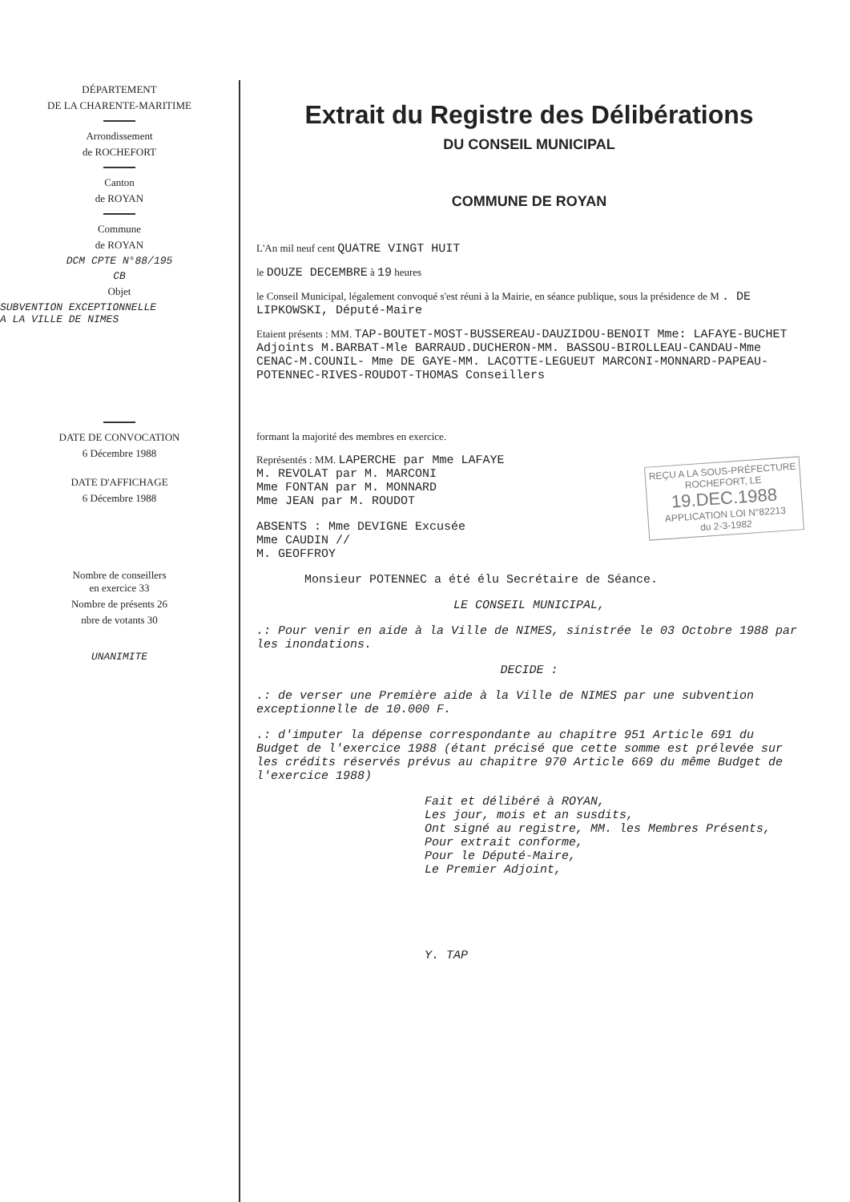DÉPARTEMENT
DE LA CHARENTE-MARITIME
Arrondissement
de ROCHEFORT
Canton
de ROYAN
Commune
de ROYAN
DCM CPTE N°88/195
CB
Objet
SUBVENTION EXCEPTIONNELLE
A LA VILLE DE NIMES
DATE DE CONVOCATION
6 Décembre 1988
DATE D'AFFICHAGE
6 Décembre 1988
Nombre de conseillers
en exercice 33
Nombre de présents 26
nbre de votants 30
UNANIMITE
Extrait du Registre des Délibérations
DU CONSEIL MUNICIPAL
COMMUNE DE ROYAN
L'An mil neuf cent QUATRE VINGT HUIT
le DOUZE DECEMBRE à 19 heures
le Conseil Municipal, légalement convoqué s'est réuni à la Mairie, en séance publique, sous la présidence de M . DE LIPKOWSKI, Député-Maire
Etaient présents : MM. TAP-BOUTET-MOST-BUSSEREAU-DAUZIDOU-BENOIT Mme: LAFAYE-BUCHET Adjoints M.BARBAT-Mle BARRAUD.DUCHERON-MM. BASSOU-BIROLLEAU-CANDAU-Mme CENAC-M.COUNIL- Mme DE GAYE-MM. LACOTTE-LEGUEUT MARCONI-MONNARD-PAPEAU-POTENNEC-RIVES-ROUDOT-THOMAS Conseillers
formant la majorité des membres en exercice.
REÇU A LA SOUS-PRÉFECTURE
ROCHEFORT, LE
19.DEC.1988
APPLICATION LOI N°82213
du 2-3-1982
Représentés : MM. LAPERCHE par Mme LAFAYE
M. REVOLAT par M. MARCONI
Mme FONTAN par M. MONNARD
Mme JEAN par M. ROUDOT
ABSENTS : Mme DEVIGNE Excusée
Mme CAUDIN //
M. GEOFFROY
Monsieur POTENNEC a été élu Secrétaire de Séance.
LE CONSEIL MUNICIPAL,
.: Pour venir en aide à la Ville de NIMES, sinistrée le 03 Octobre 1988 par les inondations.
DECIDE :
.: de verser une Première aide à la Ville de NIMES par une subvention exceptionnelle de 10.000 F.
.: d'imputer la dépense correspondante au chapitre 951 Article 691 du Budget de l'exercice 1988 (étant précisé que cette somme est prélevée sur les crédits réservés prévus au chapitre 970 Article 669 du même Budget de l'exercice 1988)
Fait et délibéré à ROYAN,
Les jour, mois et an susdits,
Ont signé au registre, MM. les Membres Présents,
Pour extrait conforme,
Pour le Député-Maire,
Le Premier Adjoint,
Y. TAP